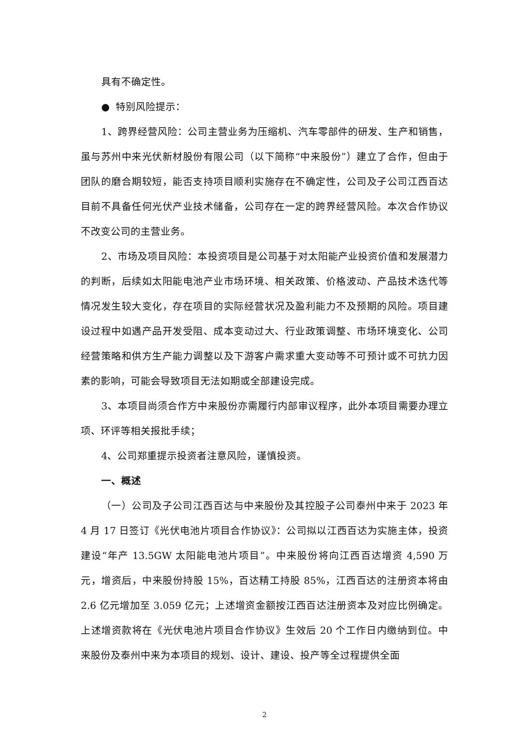具有不确定性。
● 特别风险提示：
1、跨界经营风险：公司主营业务为压缩机、汽车零部件的研发、生产和销售，虽与苏州中来光伏新材股份有限公司（以下简称“中来股份”）建立了合作，但由于团队的磨合期较短，能否支持项目顺利实施存在不确定性，公司及子公司江西百达目前不具备任何光伏产业技术储备，公司存在一定的跨界经营风险。本次合作协议不改变公司的主营业务。
2、市场及项目风险：本投资项目是公司基于对太阳能产业投资价值和发展潜力的判断，后续如太阳能电池产业市场环境、相关政策、价格波动、产品技术迭代等情况发生较大变化，存在项目的实际经营状况及盈利能力不及预期的风险。项目建设过程中如遇产品开发受阻、成本变动过大、行业政策调整、市场环境变化、公司经营策略和供方生产能力调整以及下游客户需求重大变动等不可预计或不可抗力因素的影响，可能会导致项目无法如期或全部建设完成。
3、本项目尚须合作方中来股份亦需履行内部审议程序，此外本项目需要办理立项、环评等相关报批手续；
4、公司郑重提示投资者注意风险，谨慎投资。
一、概述
（一）公司及子公司江西百达与中来股份及其控股子公司泰州中来于 2023 年 4 月 17 日签订《光伏电池片项目合作协议》：公司拟以江西百达为实施主体，投资建设“年产 13.5GW 太阳能电池片项目”。中来股份将向江西百达增资 4,590 万元，增资后，中来股份持股 15%，百达精工持股 85%，江西百达的注册资本将由 2.6 亿元增加至 3.059 亿元；上述增资金额按江西百达注册资本及对应比例确定。上述增资款将在《光伏电池片项目合作协议》生效后 20 个工作日内缴纳到位。中来股份及泰州中来为本项目的规划、设计、建设、投产等全过程提供全面
2